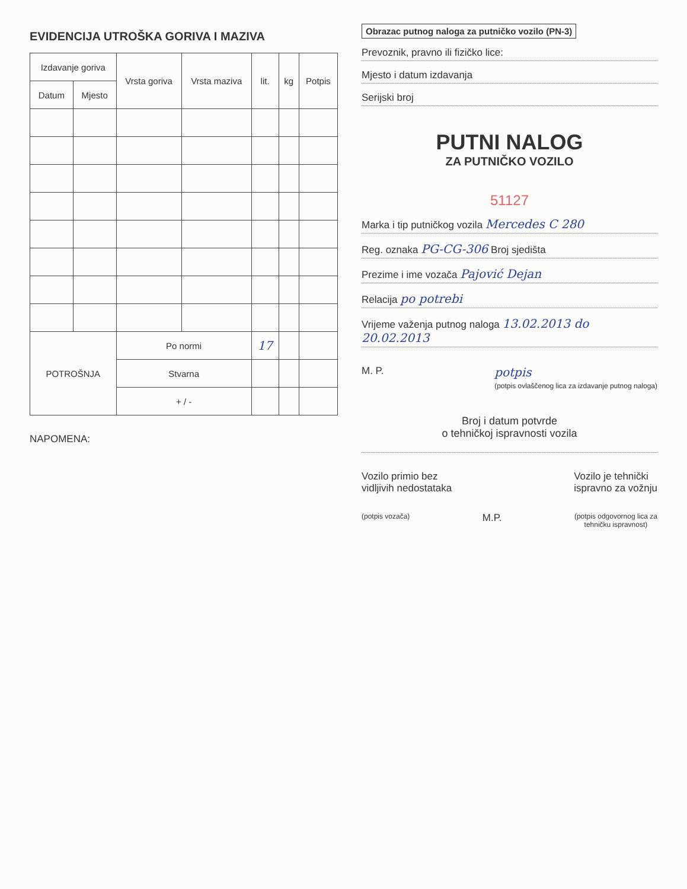EVIDENCIJA UTROŠKA GORIVA I MAZIVA
| Izdavanje goriva | | Vrsta goriva | Vrsta maziva | lit. | kg | Potpis |
| --- | --- | --- | --- | --- | --- | --- |
| Datum | Mjesto | | | | | |
| POTROŠNJA | | Po normi | | 17 | | |
| | | Stvarna | | | | |
| | | + / - | | | | |
NAPOMENA:
Obrazac putnog naloga za putničko vozilo (PN-3)
Prevoznik, pravno ili fizičko lice:
Mjesto i datum izdavanja
Serijski broj
PUTNI NALOG
ZA PUTNIČKO VOZILO
51127
Marka i tip putničkog vozila Mercedes C 280
Reg. oznaka PG-CG-306 Broj sjedišta
Prezime i ime vozača Pajović Dejan
Relacija po potrebi
Vrijeme važenja putnog naloga 13.02.2013 do 20.02.2013
M. P. potpis
(potpis ovlaščenog lica za izdavanje putnog naloga)
Broj i datum potvrde
o tehničkoj ispravnosti vozila
Vozilo primio bez
vidljivih nedostataka Vozilo je tehnički
ispravno za vožnju
(potpis vozača) M.P. (potpis odgovornog lica za
tehničku ispravnost)